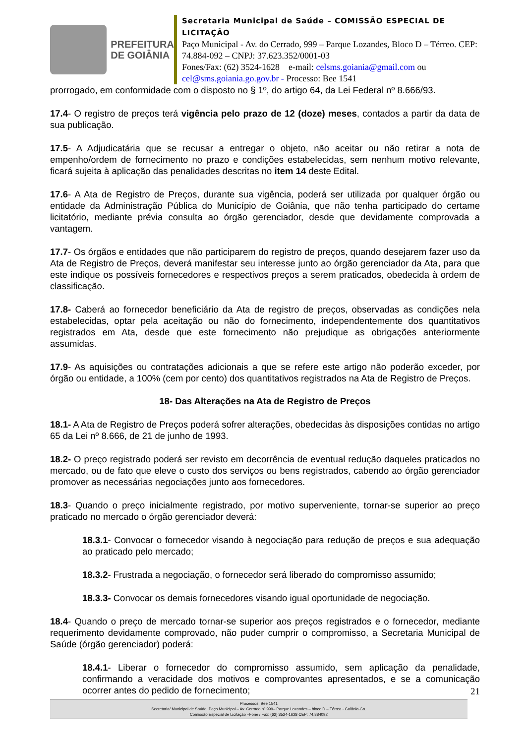PREFEITURA
DE GOIÂNIA
Secretaria Municipal de Saúde – COMISSÃO ESPECIAL DE LICITAÇÃO
Paço Municipal - Av. do Cerrado, 999 – Parque Lozandes, Bloco D – Térreo. CEP: 74.884-092 – CNPJ: 37.623.352/0001-03
Fones/Fax: (62) 3524-1628 e-mail: celsms.goiania@gmail.com ou cel@sms.goiania.go.gov.br - Processo: Bee 1541
prorrogado, em conformidade com o disposto no § 1º, do artigo 64, da Lei Federal nº 8.666/93.
17.4- O registro de preços terá vigência pelo prazo de 12 (doze) meses, contados a partir da data de sua publicação.
17.5- A Adjudicatária que se recusar a entregar o objeto, não aceitar ou não retirar a nota de empenho/ordem de fornecimento no prazo e condições estabelecidas, sem nenhum motivo relevante, ficará sujeita à aplicação das penalidades descritas no item 14 deste Edital.
17.6- A Ata de Registro de Preços, durante sua vigência, poderá ser utilizada por qualquer órgão ou entidade da Administração Pública do Município de Goiânia, que não tenha participado do certame licitatório, mediante prévia consulta ao órgão gerenciador, desde que devidamente comprovada a vantagem.
17.7- Os órgãos e entidades que não participarem do registro de preços, quando desejarem fazer uso da Ata de Registro de Preços, deverá manifestar seu interesse junto ao órgão gerenciador da Ata, para que este indique os possíveis fornecedores e respectivos preços a serem praticados, obedecida à ordem de classificação.
17.8- Caberá ao fornecedor beneficiário da Ata de registro de preços, observadas as condições nela estabelecidas, optar pela aceitação ou não do fornecimento, independentemente dos quantitativos registrados em Ata, desde que este fornecimento não prejudique as obrigações anteriormente assumidas.
17.9- As aquisições ou contratações adicionais a que se refere este artigo não poderão exceder, por órgão ou entidade, a 100% (cem por cento) dos quantitativos registrados na Ata de Registro de Preços.
18- Das Alterações na Ata de Registro de Preços
18.1- A Ata de Registro de Preços poderá sofrer alterações, obedecidas às disposições contidas no artigo 65 da Lei nº 8.666, de 21 de junho de 1993.
18.2- O preço registrado poderá ser revisto em decorrência de eventual redução daqueles praticados no mercado, ou de fato que eleve o custo dos serviços ou bens registrados, cabendo ao órgão gerenciador promover as necessárias negociações junto aos fornecedores.
18.3- Quando o preço inicialmente registrado, por motivo superveniente, tornar-se superior ao preço praticado no mercado o órgão gerenciador deverá:
18.3.1- Convocar o fornecedor visando à negociação para redução de preços e sua adequação ao praticado pelo mercado;
18.3.2- Frustrada a negociação, o fornecedor será liberado do compromisso assumido;
18.3.3- Convocar os demais fornecedores visando igual oportunidade de negociação.
18.4- Quando o preço de mercado tornar-se superior aos preços registrados e o fornecedor, mediante requerimento devidamente comprovado, não puder cumprir o compromisso, a Secretaria Municipal de Saúde (órgão gerenciador) poderá:
18.4.1- Liberar o fornecedor do compromisso assumido, sem aplicação da penalidade, confirmando a veracidade dos motivos e comprovantes apresentados, e se a comunicação ocorrer antes do pedido de fornecimento;
21
Processos: Bee 1541
Secretaria/ Municipal de Saúde, Paço Municipal – Av. Cerrado nº 999– Parque Lozandes – bloco D – Térreo - Goiânia-Go.
Comissão Especial de Licitação –Fone / Fax: (62) 3524-1628 CEP: 74.884092